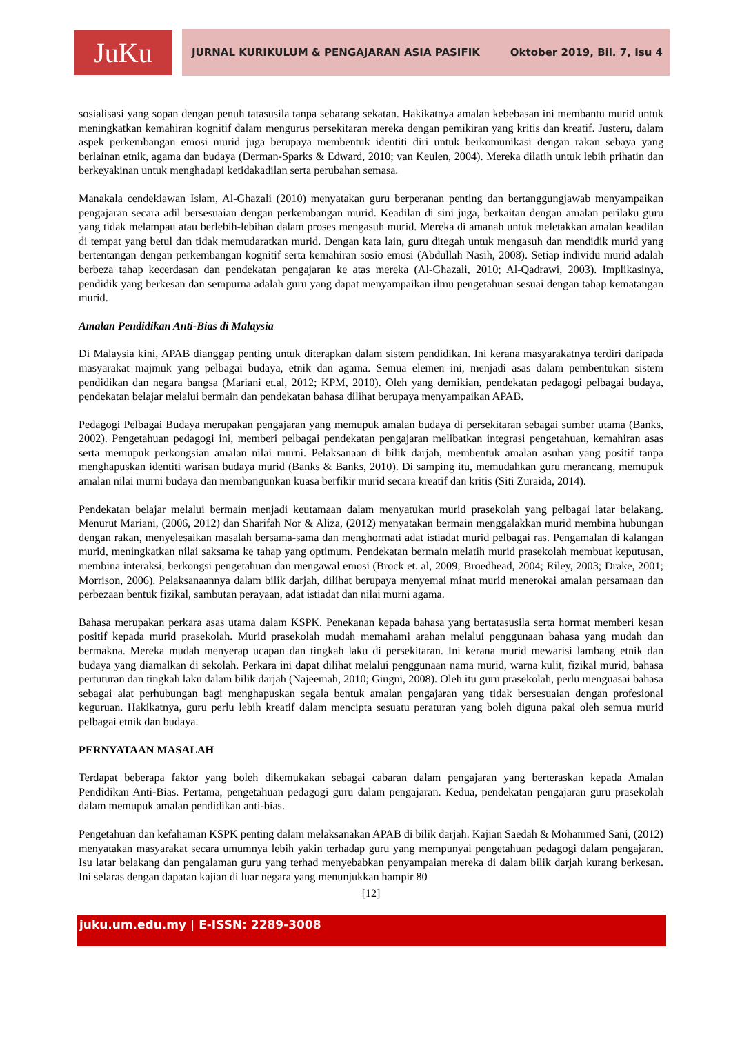JuKu
JURNAL KURIKULUM & PENGAJARAN ASIA PASIFIK Oktober 2019, Bil. 7, Isu 4
sosialisasi yang sopan dengan penuh tatasusila tanpa sebarang sekatan. Hakikatnya amalan kebebasan ini membantu murid untuk meningkatkan kemahiran kognitif dalam mengurus persekitaran mereka dengan pemikiran yang kritis dan kreatif. Justeru, dalam aspek perkembangan emosi murid juga berupaya membentuk identiti diri untuk berkomunikasi dengan rakan sebaya yang berlainan etnik, agama dan budaya (Derman-Sparks & Edward, 2010; van Keulen, 2004). Mereka dilatih untuk lebih prihatin dan berkeyakinan untuk menghadapi ketidakadilan serta perubahan semasa.
Manakala cendekiawan Islam, Al-Ghazali (2010) menyatakan guru berperanan penting dan bertanggungjawab menyampaikan pengajaran secara adil bersesuaian dengan perkembangan murid. Keadilan di sini juga, berkaitan dengan amalan perilaku guru yang tidak melampau atau berlebih-lebihan dalam proses mengasuh murid. Mereka di amanah untuk meletakkan amalan keadilan di tempat yang betul dan tidak memudaratkan murid. Dengan kata lain, guru ditegah untuk mengasuh dan mendidik murid yang bertentangan dengan perkembangan kognitif serta kemahiran sosio emosi (Abdullah Nasih, 2008). Setiap individu murid adalah berbeza tahap kecerdasan dan pendekatan pengajaran ke atas mereka (Al-Ghazali, 2010; Al-Qadrawi, 2003). Implikasinya, pendidik yang berkesan dan sempurna adalah guru yang dapat menyampaikan ilmu pengetahuan sesuai dengan tahap kematangan murid.
Amalan Pendidikan Anti-Bias di Malaysia
Di Malaysia kini, APAB dianggap penting untuk diterapkan dalam sistem pendidikan. Ini kerana masyarakatnya terdiri daripada masyarakat majmuk yang pelbagai budaya, etnik dan agama. Semua elemen ini, menjadi asas dalam pembentukan sistem pendidikan dan negara bangsa (Mariani et.al, 2012; KPM, 2010). Oleh yang demikian, pendekatan pedagogi pelbagai budaya, pendekatan belajar melalui bermain dan pendekatan bahasa dilihat berupaya menyampaikan APAB.
Pedagogi Pelbagai Budaya merupakan pengajaran yang memupuk amalan budaya di persekitaran sebagai sumber utama (Banks, 2002). Pengetahuan pedagogi ini, memberi pelbagai pendekatan pengajaran melibatkan integrasi pengetahuan, kemahiran asas serta memupuk perkongsian amalan nilai murni. Pelaksanaan di bilik darjah, membentuk amalan asuhan yang positif tanpa menghapuskan identiti warisan budaya murid (Banks & Banks, 2010). Di samping itu, memudahkan guru merancang, memupuk amalan nilai murni budaya dan membangunkan kuasa berfikir murid secara kreatif dan kritis (Siti Zuraida, 2014).
Pendekatan belajar melalui bermain menjadi keutamaan dalam menyatukan murid prasekolah yang pelbagai latar belakang. Menurut Mariani, (2006, 2012) dan Sharifah Nor & Aliza, (2012) menyatakan bermain menggalakkan murid membina hubungan dengan rakan, menyelesaikan masalah bersama-sama dan menghormati adat istiadat murid pelbagai ras. Pengamalan di kalangan murid, meningkatkan nilai saksama ke tahap yang optimum. Pendekatan bermain melatih murid prasekolah membuat keputusan, membina interaksi, berkongsi pengetahuan dan mengawal emosi (Brock et. al, 2009; Broedhead, 2004; Riley, 2003; Drake, 2001; Morrison, 2006). Pelaksanaannya dalam bilik darjah, dilihat berupaya menyemai minat murid menerokai amalan persamaan dan perbezaan bentuk fizikal, sambutan perayaan, adat istiadat dan nilai murni agama.
Bahasa merupakan perkara asas utama dalam KSPK. Penekanan kepada bahasa yang bertatasusila serta hormat memberi kesan positif kepada murid prasekolah. Murid prasekolah mudah memahami arahan melalui penggunaan bahasa yang mudah dan bermakna. Mereka mudah menyerap ucapan dan tingkah laku di persekitaran. Ini kerana murid mewarisi lambang etnik dan budaya yang diamalkan di sekolah. Perkara ini dapat dilihat melalui penggunaan nama murid, warna kulit, fizikal murid, bahasa pertuturan dan tingkah laku dalam bilik darjah (Najeemah, 2010; Giugni, 2008). Oleh itu guru prasekolah, perlu menguasai bahasa sebagai alat perhubungan bagi menghapuskan segala bentuk amalan pengajaran yang tidak bersesuaian dengan profesional keguruan. Hakikatnya, guru perlu lebih kreatif dalam mencipta sesuatu peraturan yang boleh diguna pakai oleh semua murid pelbagai etnik dan budaya.
PERNYATAAN MASALAH
Terdapat beberapa faktor yang boleh dikemukakan sebagai cabaran dalam pengajaran yang berteraskan kepada Amalan Pendidikan Anti-Bias. Pertama, pengetahuan pedagogi guru dalam pengajaran. Kedua, pendekatan pengajaran guru prasekolah dalam memupuk amalan pendidikan anti-bias.
Pengetahuan dan kefahaman KSPK penting dalam melaksanakan APAB di bilik darjah. Kajian Saedah & Mohammed Sani, (2012) menyatakan masyarakat secara umumnya lebih yakin terhadap guru yang mempunyai pengetahuan pedagogi dalam pengajaran. Isu latar belakang dan pengalaman guru yang terhad menyebabkan penyampaian mereka di dalam bilik darjah kurang berkesan. Ini selaras dengan dapatan kajian di luar negara yang menunjukkan hampir 80
[12]
juku.um.edu.my | E-ISSN: 2289-3008